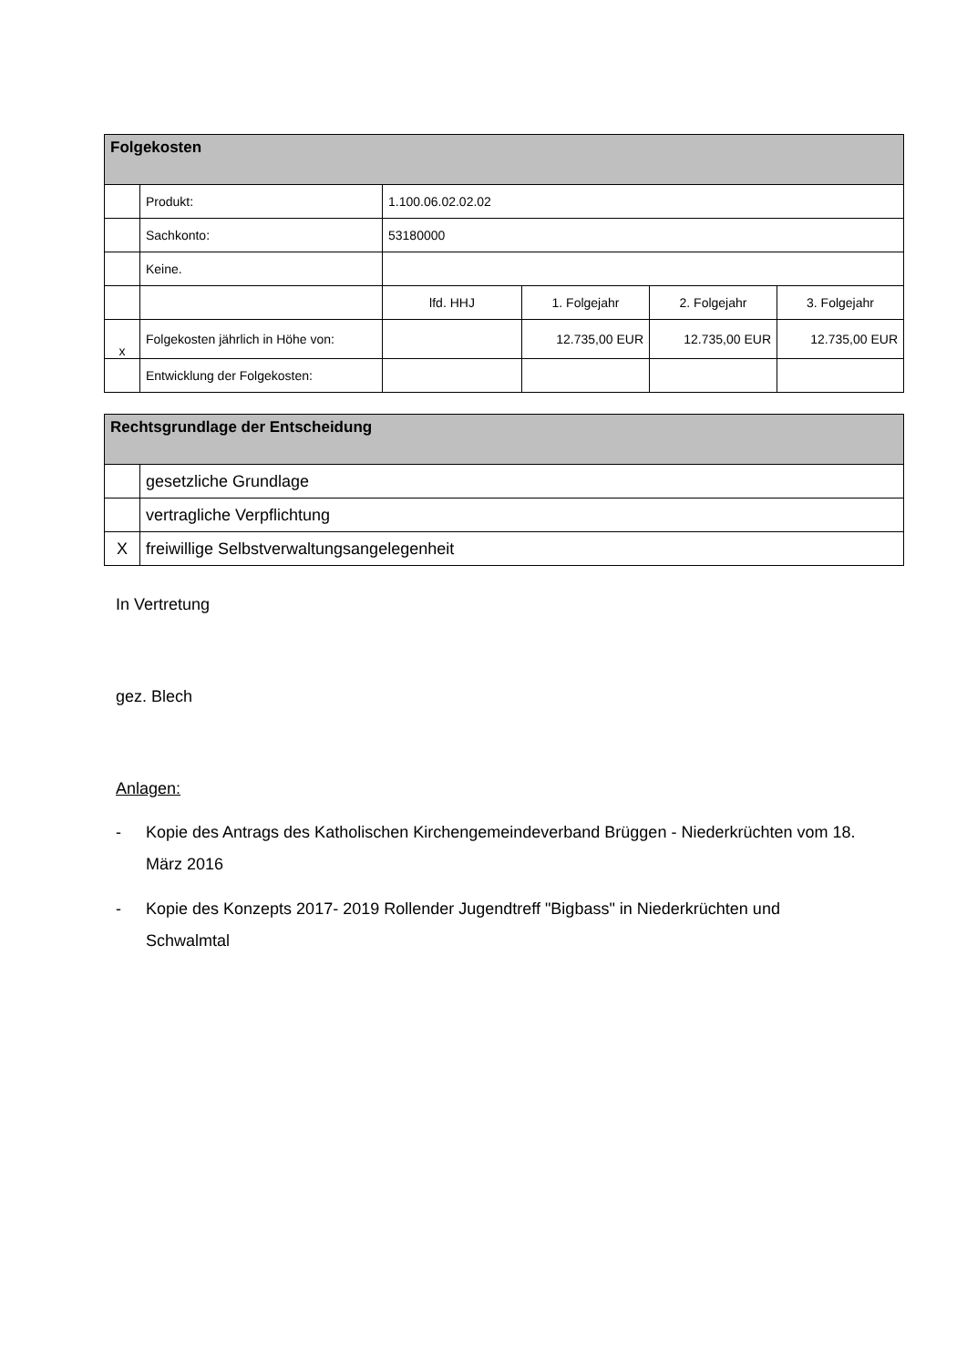| Folgekosten | | | | | |
| --- | --- | --- | --- | --- | --- |
| | Produkt: | 1.100.06.02.02.02 | | | |
| | Sachkonto: | 53180000 | | | |
| | Keine. | | | | |
| | | lfd. HHJ | 1. Folgejahr | 2. Folgejahr | 3. Folgejahr |
| x | Folgekosten jährlich in Höhe von: | | 12.735,00 EUR | 12.735,00 EUR | 12.735,00 EUR |
| | Entwicklung der Folgekosten: | | | | |
| Rechtsgrundlage der Entscheidung | |
| --- | --- |
| | gesetzliche Grundlage |
| | vertragliche Verpflichtung |
| X | freiwillige Selbstverwaltungsangelegenheit |
In Vertretung
gez. Blech
Anlagen:
- Kopie des Antrags des Katholischen Kirchengemeindeverband Brüggen - Niederkrüchten vom 18. März 2016
- Kopie des Konzepts 2017- 2019 Rollender Jugendtreff "Bigbass" in Niederkrüchten und Schwalmtal